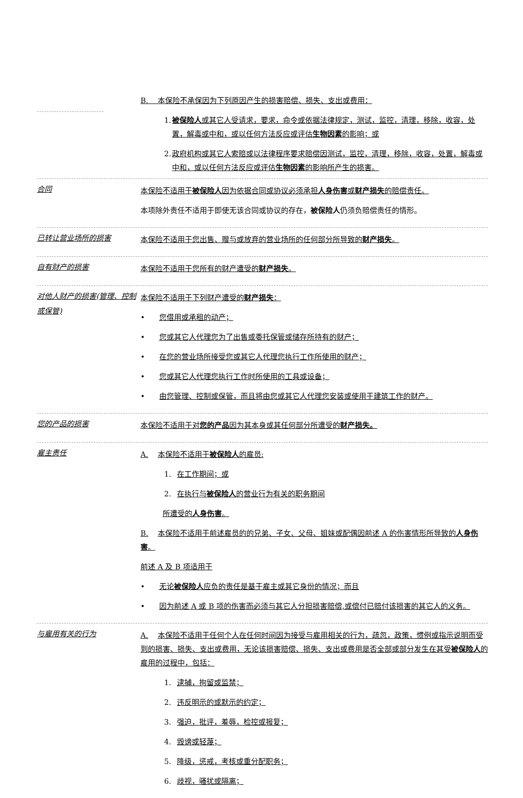B. 本保险不承保因为下列原因产生的损害赔偿、损失、支出或费用：
1. 被保险人或其它人受请求，要求，命令或依据法律规定，测试，监控，清理，移除，收容，处置，解毒或中和，或以任何方法反应或评估生物因素的影响；或
2. 政府机构或其它人索赔或以法律程序要求赔偿因测试，监控，清理，移除，收容，处置，解毒或中和，或以任何方法反应或评估生物因素的影响所产生的损害。
合同
本保险不适用于被保险人因为依据合同或协议必须承担人身伤害或财产损失的赔偿责任。
本项除外责任不适用于即使无该合同或协议的存在，被保险人仍须负赔偿责任的情形。
已转让营业场所的损害
本保险不适用于您出售、赠与或放弃的营业场所的任何部分所导致的财产损失。
自有财产的损害
本保险不适用于您所有的财产遭受的财产损失。
对他人财产的损害(管理、控制或保管)
本保险不适用于下列财产遭受的财产损失：
• 您借用或承租的动产；
• 您或其它人代理您为了出售或委托保管或储存所持有的财产；
• 在您的营业场所接受您或其它人代理您执行工作所使用的财产；
• 您或其它人代理您执行工作时所使用的工具或设备；
• 由您管理、控制或保管，而且将由您或其它人代理您安装或使用于建筑工作的财产。
您的产品的损害
本保险不适用于对您的产品因为其本身或其任何部分所遭受的财产损失。
雇主责任
A. 本保险不适用于被保险人的雇员:
1. 在工作期间；或
2. 在执行与被保险人的营业行为有关的职务期间
所遭受的人身伤害。
B. 本保险不适用于前述雇员的的兄弟、子女、父母、姐妹或配偶因前述 A 的伤害情形所导致的人身伤害。
前述 A 及 B 项适用于
• 无论被保险人应负的责任是基于雇主或其它身份的情况；而且
• 因为前述 A 或 B 项的伤害而必须与其它人分担损害赔偿,或偿付已赔付该损害的其它人的义务。
与雇用有关的行为
A. 本保险不适用于任何个人在任何时间因为接受与雇用相关的行为，疏忽，政策，惯例或指示说明而受到的损害、损失、支出或费用，无论该损害赔偿、损失、支出或费用是否全部或部分发生在其受被保险人的雇用的过程中，包括：
1. 逮捕，拘留或监禁；
2. 违反明示的或默示的约定；
3. 强迫，批评，羞辱，检控或报复；
4. 毁谤或轻蔑；
5. 降级，惩戒，考核或重分配职务；
6. 歧视，骚扰或隔离；